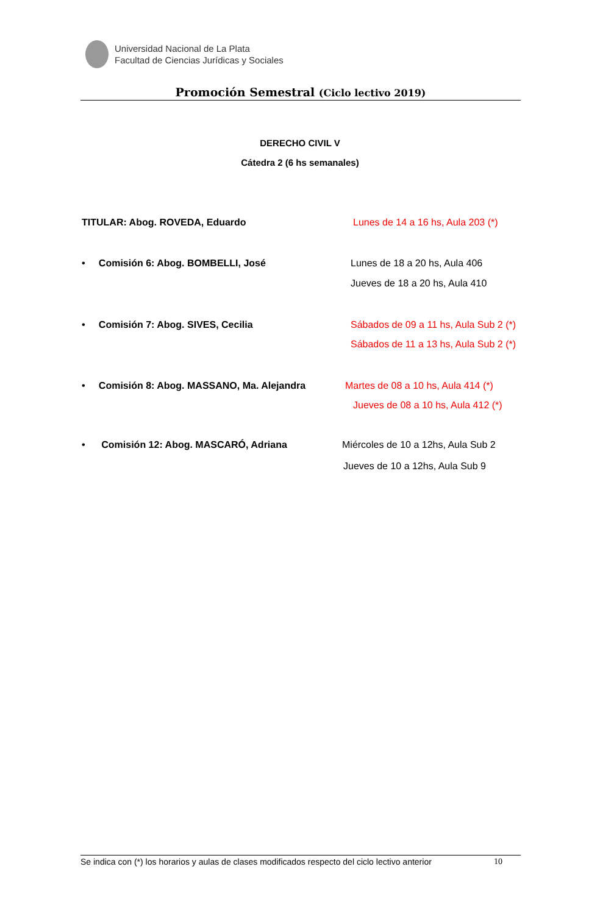Universidad Nacional de La Plata
Facultad de Ciencias Jurídicas y Sociales
Promoción Semestral (Ciclo lectivo 2019)
DERECHO CIVIL V
Cátedra 2 (6 hs semanales)
TITULAR: Abog. ROVEDA, Eduardo Lunes de 14 a 16 hs, Aula 203 (*)
• Comisión 6: Abog. BOMBELLI, José Lunes de 18 a 20 hs, Aula 406
Jueves de 18 a 20 hs, Aula 410
• Comisión 7: Abog. SIVES, Cecilia Sábados de 09 a 11 hs, Aula Sub 2 (*)
Sábados de 11 a 13 hs, Aula Sub 2 (*)
• Comisión 8: Abog. MASSANO, Ma. Alejandra Martes de 08 a 10 hs, Aula 414 (*)
Jueves de 08 a 10 hs, Aula 412 (*)
• Comisión 12: Abog. MASCARÓ, Adriana Miércoles de 10 a 12hs, Aula Sub 2
Jueves de 10 a 12hs, Aula Sub 9
Se indica con (*) los horarios y aulas de clases modificados respecto del ciclo lectivo anterior 10